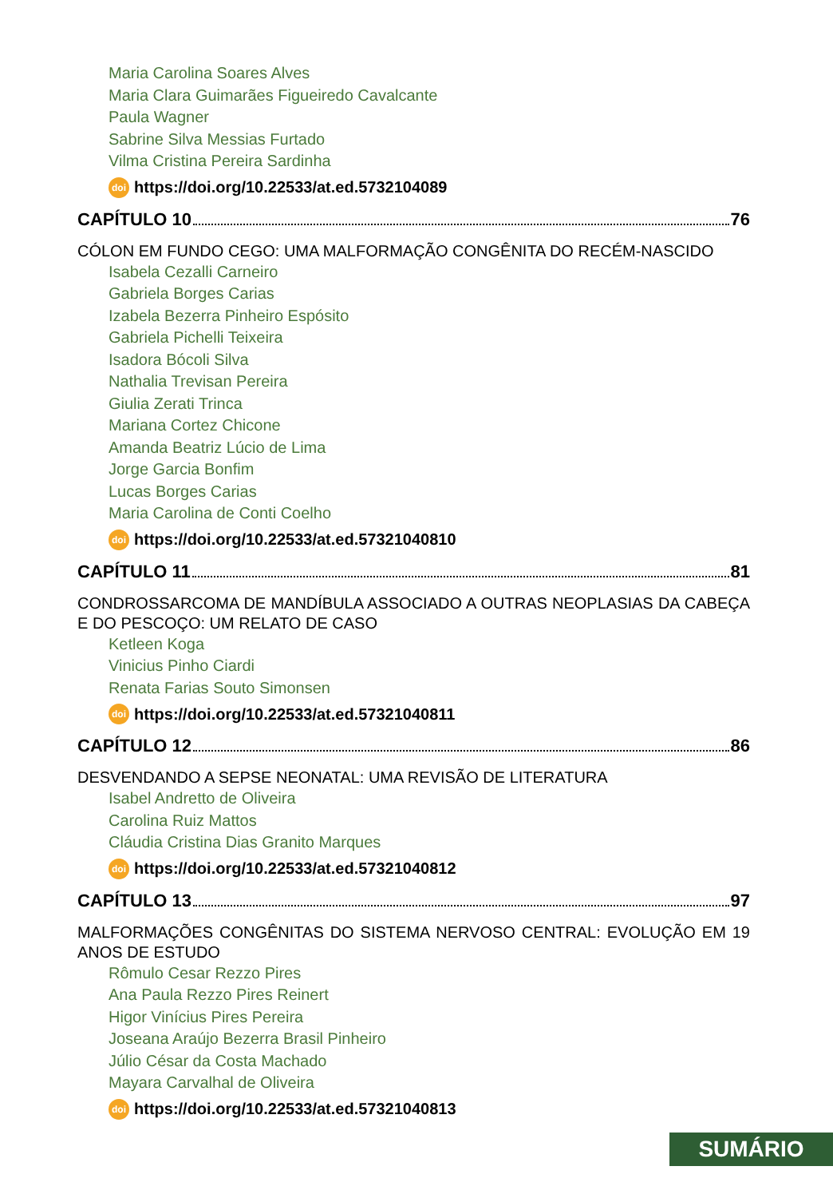Maria Carolina Soares Alves
Maria Clara Guimarães Figueiredo Cavalcante
Paula Wagner
Sabrine Silva Messias Furtado
Vilma Cristina Pereira Sardinha
doi https://doi.org/10.22533/at.ed.5732104089
CAPÍTULO 10 76
CÓLON EM FUNDO CEGO: UMA MALFORMAÇÃO CONGÊNITA DO RECÉM-NASCIDO
Isabela Cezalli Carneiro
Gabriela Borges Carias
Izabela Bezerra Pinheiro Espósito
Gabriela Pichelli Teixeira
Isadora Bócoli Silva
Nathalia Trevisan Pereira
Giulia Zerati Trinca
Mariana Cortez Chicone
Amanda Beatriz Lúcio de Lima
Jorge Garcia Bonfim
Lucas Borges Carias
Maria Carolina de Conti Coelho
doi https://doi.org/10.22533/at.ed.57321040810
CAPÍTULO 11 81
CONDROSSARCOMA DE MANDÍBULA ASSOCIADO A OUTRAS NEOPLASIAS DA CABEÇA E DO PESCOÇO: UM RELATO DE CASO
Ketleen Koga
Vinicius Pinho Ciardi
Renata Farias Souto Simonsen
doi https://doi.org/10.22533/at.ed.57321040811
CAPÍTULO 12 86
DESVENDANDO A SEPSE NEONATAL: UMA REVISÃO DE LITERATURA
Isabel Andretto de Oliveira
Carolina Ruiz Mattos
Cláudia Cristina Dias Granito Marques
doi https://doi.org/10.22533/at.ed.57321040812
CAPÍTULO 13 97
MALFORMAÇÕES CONGÊNITAS DO SISTEMA NERVOSO CENTRAL: EVOLUÇÃO EM 19 ANOS DE ESTUDO
Rômulo Cesar Rezzo Pires
Ana Paula Rezzo Pires Reinert
Higor Vinícius Pires Pereira
Joseana Araújo Bezerra Brasil Pinheiro
Júlio César da Costa Machado
Mayara Carvalhal de Oliveira
doi https://doi.org/10.22533/at.ed.57321040813
SUMÁRIO